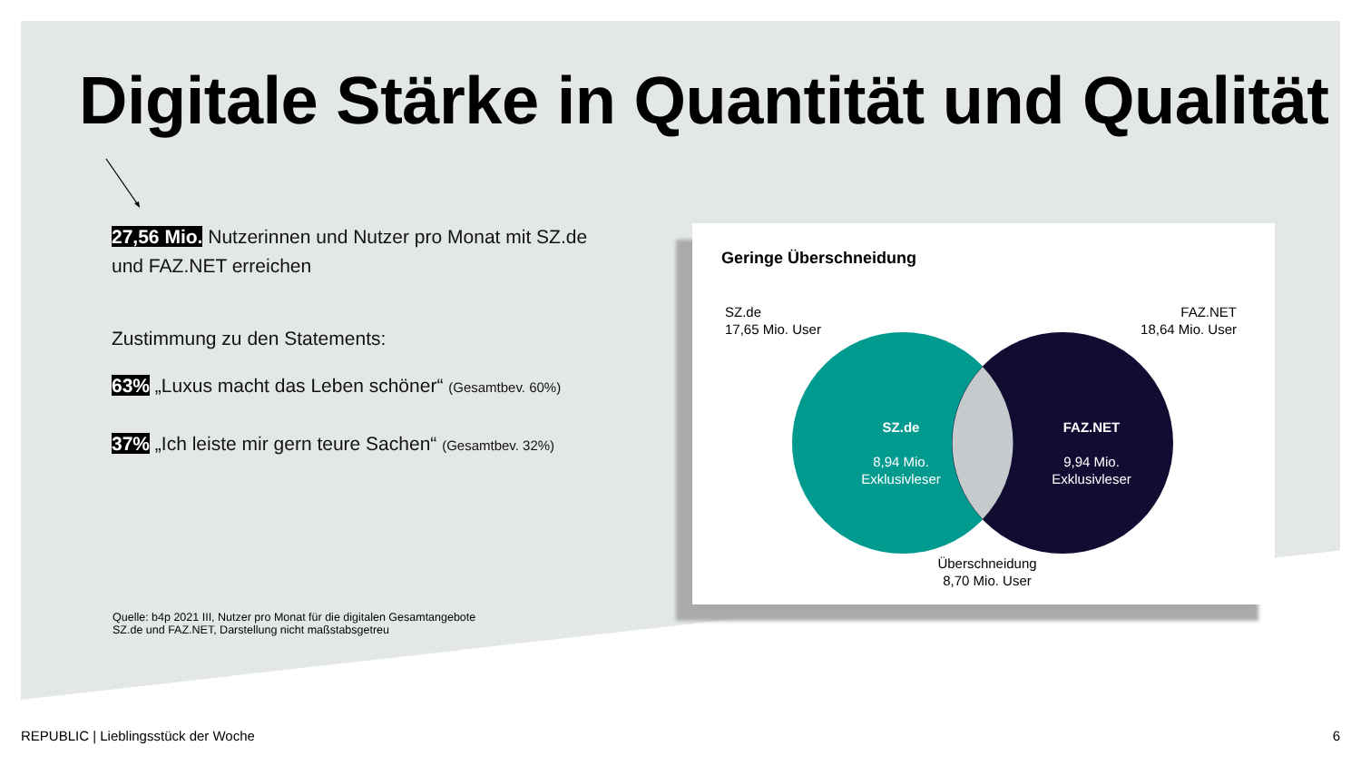Digitale Stärke in Quantität und Qualität
27,56 Mio. Nutzerinnen und Nutzer pro Monat mit SZ.de und FAZ.NET erreichen
Zustimmung zu den Statements:
63% „Luxus macht das Leben schöner“ (Gesamtbev. 60%)
37% „Ich leiste mir gern teure Sachen“ (Gesamtbev. 32%)
Quelle: b4p 2021 III, Nutzer pro Monat für die digitalen Gesamtangebote
SZ.de und FAZ.NET, Darstellung nicht maßstabsgetreu
Geringe Überschneidung
SZ.de
17,65 Mio. User
FAZ.NET
18,64 Mio. User
SZ.de
8,94 Mio.
Exklusivleser
FAZ.NET
9,94 Mio.
Exklusivleser
Überschneidung
8,70 Mio. User
REPUBLIC | Lieblingsstück der Woche
6